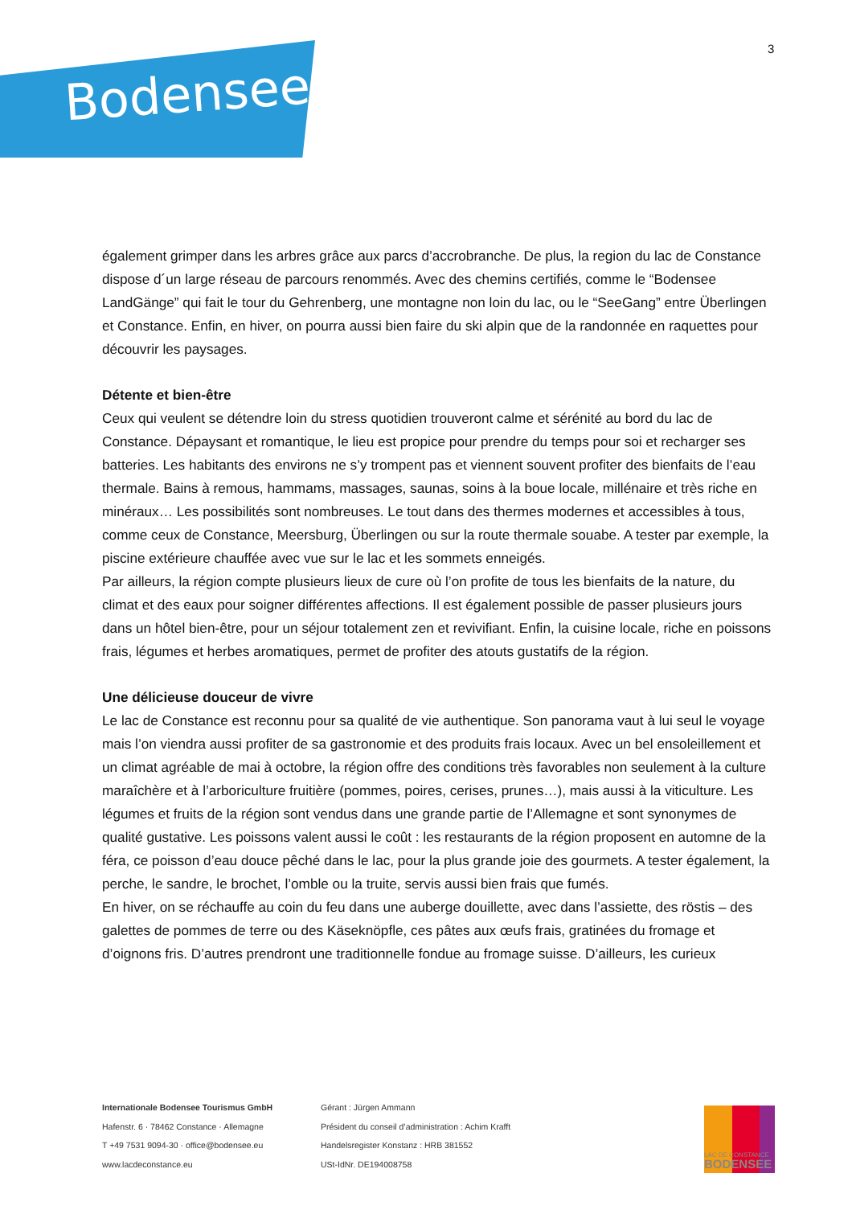Bodensee!
3
également grimper dans les arbres grâce aux parcs d’accrobranche. De plus, la region du lac de Constance dispose d´un large réseau de parcours renommés. Avec des chemins certifiés, comme le “Bodensee LandGänge” qui fait le tour du Gehrenberg, une montagne non loin du lac, ou le “SeeGang” entre Überlingen et Constance. Enfin, en hiver, on pourra aussi bien faire du ski alpin que de la randonnée en raquettes pour découvrir les paysages.
Détente et bien-être
Ceux qui veulent se détendre loin du stress quotidien trouveront calme et sérénité au bord du lac de Constance. Dépaysant et romantique, le lieu est propice pour prendre du temps pour soi et recharger ses batteries. Les habitants des environs ne s’y trompent pas et viennent souvent profiter des bienfaits de l’eau thermale. Bains à remous, hammams, massages, saunas, soins à la boue locale, millénaire et très riche en minéraux… Les possibilités sont nombreuses. Le tout dans des thermes modernes et accessibles à tous, comme ceux de Constance, Meersburg, Überlingen ou sur la route thermale souabe. A tester par exemple, la piscine extérieure chauffée avec vue sur le lac et les sommets enneigés.
Par ailleurs, la région compte plusieurs lieux de cure où l’on profite de tous les bienfaits de la nature, du climat et des eaux pour soigner différentes affections. Il est également possible de passer plusieurs jours dans un hôtel bien-être, pour un séjour totalement zen et revivifiant. Enfin, la cuisine locale, riche en poissons frais, légumes et herbes aromatiques, permet de profiter des atouts gustatifs de la région.
Une délicieuse douceur de vivre
Le lac de Constance est reconnu pour sa qualité de vie authentique. Son panorama vaut à lui seul le voyage mais l’on viendra aussi profiter de sa gastronomie et des produits frais locaux. Avec un bel ensoleillement et un climat agréable de mai à octobre, la région offre des conditions très favorables non seulement à la culture maraîchère et à l’arboriculture fruitière (pommes, poires, cerises, prunes…), mais aussi à la viticulture. Les légumes et fruits de la région sont vendus dans une grande partie de l’Allemagne et sont synonymes de qualité gustative. Les poissons valent aussi le coût : les restaurants de la région proposent en automne de la féra, ce poisson d’eau douce pêché dans le lac, pour la plus grande joie des gourmets. A tester également, la perche, le sandre, le brochet, l’omble ou la truite, servis aussi bien frais que fumés.
En hiver, on se réchauffe au coin du feu dans une auberge douillette, avec dans l’assiette, des röstis – des galettes de pommes de terre ou des Käseknöpfle, ces pâtes aux œufs frais, gratinées du fromage et d’oignons fris. D’autres prendront une traditionnelle fondue au fromage suisse. D’ailleurs, les curieux
Internationale Bodensee Tourismus GmbH
Hafenstr. 6 · 78462 Constance · Allemagne
T +49 7531 9094-30 · office@bodensee.eu
www.lacdeconstance.eu
Gérant : Jürgen Ammann
Président du conseil d’administration : Achim Krafft
Handelsregister Konstanz : HRB 381552
USt-IdNr. DE194008758
LAC DE CONSTANCE
BODENSEE